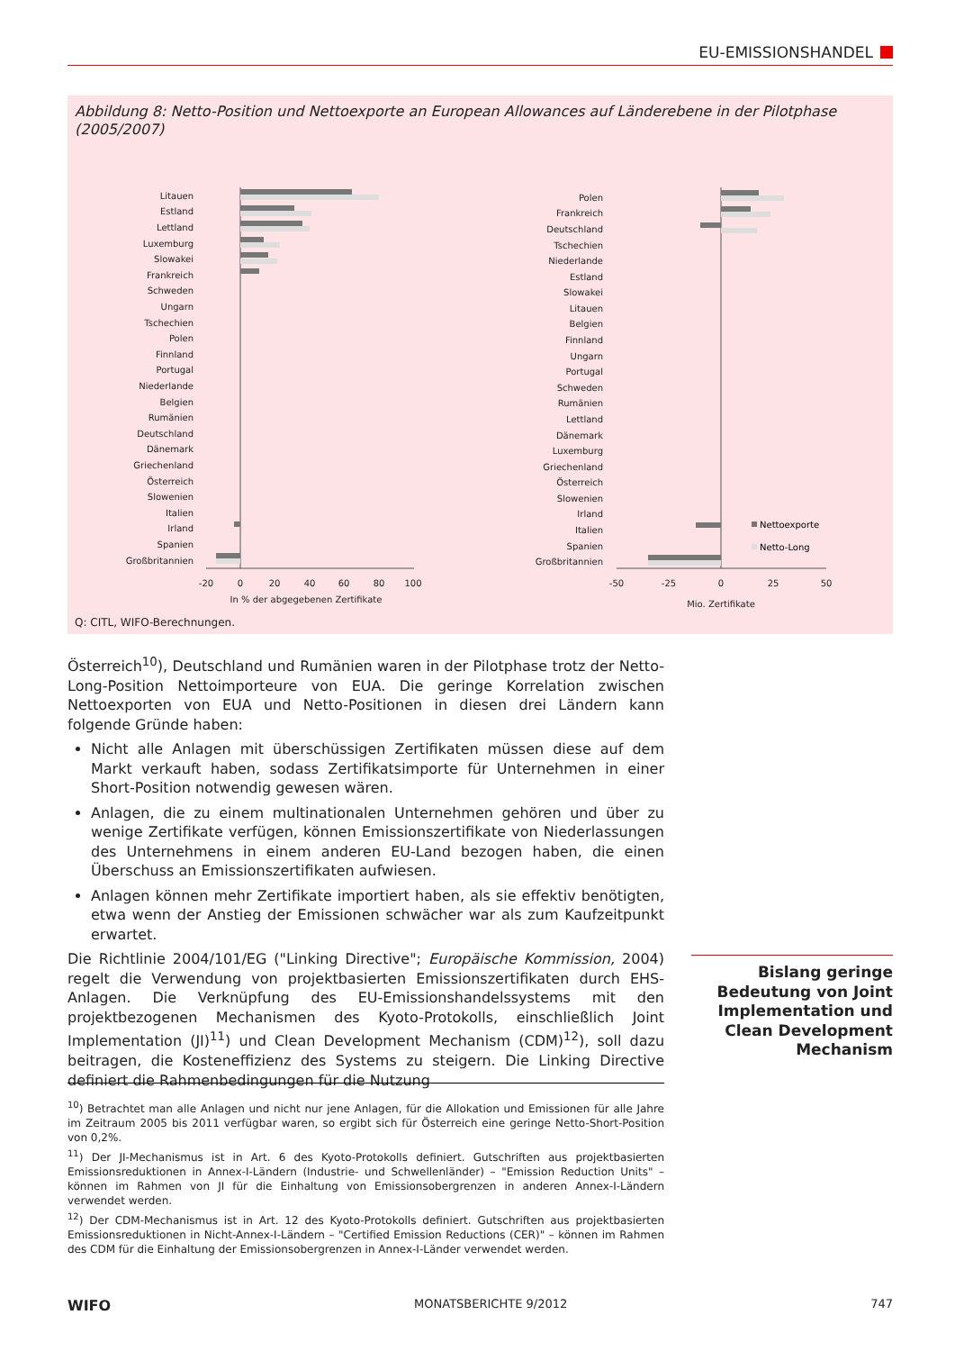EU-EMISSIONSHANDEL
Abbildung 8: Netto-Position und Nettoexporte an European Allowances auf Länderebene in der Pilotphase (2005/2007)
Litauen
Estland
Lettland
Luxemburg
Slowakei
Frankreich
Schweden
Ungarn
Tschechien
Polen
Finnland
Portugal
Niederlande
Belgien
Rumänien
Deutschland
Dänemark
Griechenland
Österreich
Slowenien
Italien
Irland
Spanien
Großbritannien
Polen
Frankreich
Deutschland
Tschechien
Niederlande
Estland
Slowakei
Litauen
Belgien
Finnland
Ungarn
Portugal
Schweden
Rumänien
Lettland
Dänemark
Luxemburg
Griechenland
Österreich
Slowenien
Irland
Italien
Spanien
Großbritannien
-20
0
20
40
60
80
100
In % der abgegebenen Zertifikate
-50
-25
0
25
50
Mio. Zertifikate
Nettoexporte
Netto-Long
Q: CITL, WIFO-Berechnungen.
Österreich<sup>10</sup>), Deutschland und Rumänien waren in der Pilotphase trotz der Netto-Long-Position Nettoimporteure von EUA. Die geringe Korrelation zwischen Nettoexporten von EUA und Netto-Positionen in diesen drei Ländern kann folgende Gründe haben:
Nicht alle Anlagen mit überschüssigen Zertifikaten müssen diese auf dem Markt verkauft haben, sodass Zertifikatsimporte für Unternehmen in einer Short-Position notwendig gewesen wären.
Anlagen, die zu einem multinationalen Unternehmen gehören und über zu wenige Zertifikate verfügen, können Emissionszertifikate von Niederlassungen des Unternehmens in einem anderen EU-Land bezogen haben, die einen Überschuss an Emissionszertifikaten aufwiesen.
Anlagen können mehr Zertifikate importiert haben, als sie effektiv benötigten, etwa wenn der Anstieg der Emissionen schwächer war als zum Kaufzeitpunkt erwartet.
Die Richtlinie 2004/101/EG ("Linking Directive"; Europäische Kommission, 2004) regelt die Verwendung von projektbasierten Emissionszertifikaten durch EHS-Anlagen. Die Verknüpfung des EU-Emissionshandelssystems mit den projektbezogenen Mechanismen des Kyoto-Protokolls, einschließlich Joint Implementation (JI)<sup>11</sup>) und Clean Development Mechanism (CDM)<sup>12</sup>), soll dazu beitragen, die Kosteneffizienz des Systems zu steigern. Die Linking Directive definiert die Rahmenbedingungen für die Nutzung
Bislang geringe Bedeutung von Joint Implementation und Clean Development Mechanism
<sup>10</sup>) Betrachtet man alle Anlagen und nicht nur jene Anlagen, für die Allokation und Emissionen für alle Jahre im Zeitraum 2005 bis 2011 verfügbar waren, so ergibt sich für Österreich eine geringe Netto-Short-Position von 0,2%.
<sup>11</sup>) Der JI-Mechanismus ist in Art. 6 des Kyoto-Protokolls definiert. Gutschriften aus projektbasierten Emissionsreduktionen in Annex-I-Ländern (Industrie- und Schwellenländer) – "Emission Reduction Units" – können im Rahmen von JI für die Einhaltung von Emissionsobergrenzen in anderen Annex-I-Ländern verwendet werden.
<sup>12</sup>) Der CDM-Mechanismus ist in Art. 12 des Kyoto-Protokolls definiert. Gutschriften aus projektbasierten Emissionsreduktionen in Nicht-Annex-I-Ländern – "Certified Emission Reductions (CER)" – können im Rahmen des CDM für die Einhaltung der Emissionsobergrenzen in Annex-I-Länder verwendet werden.
WIFO MONATSBERICHTE 9/2012 747